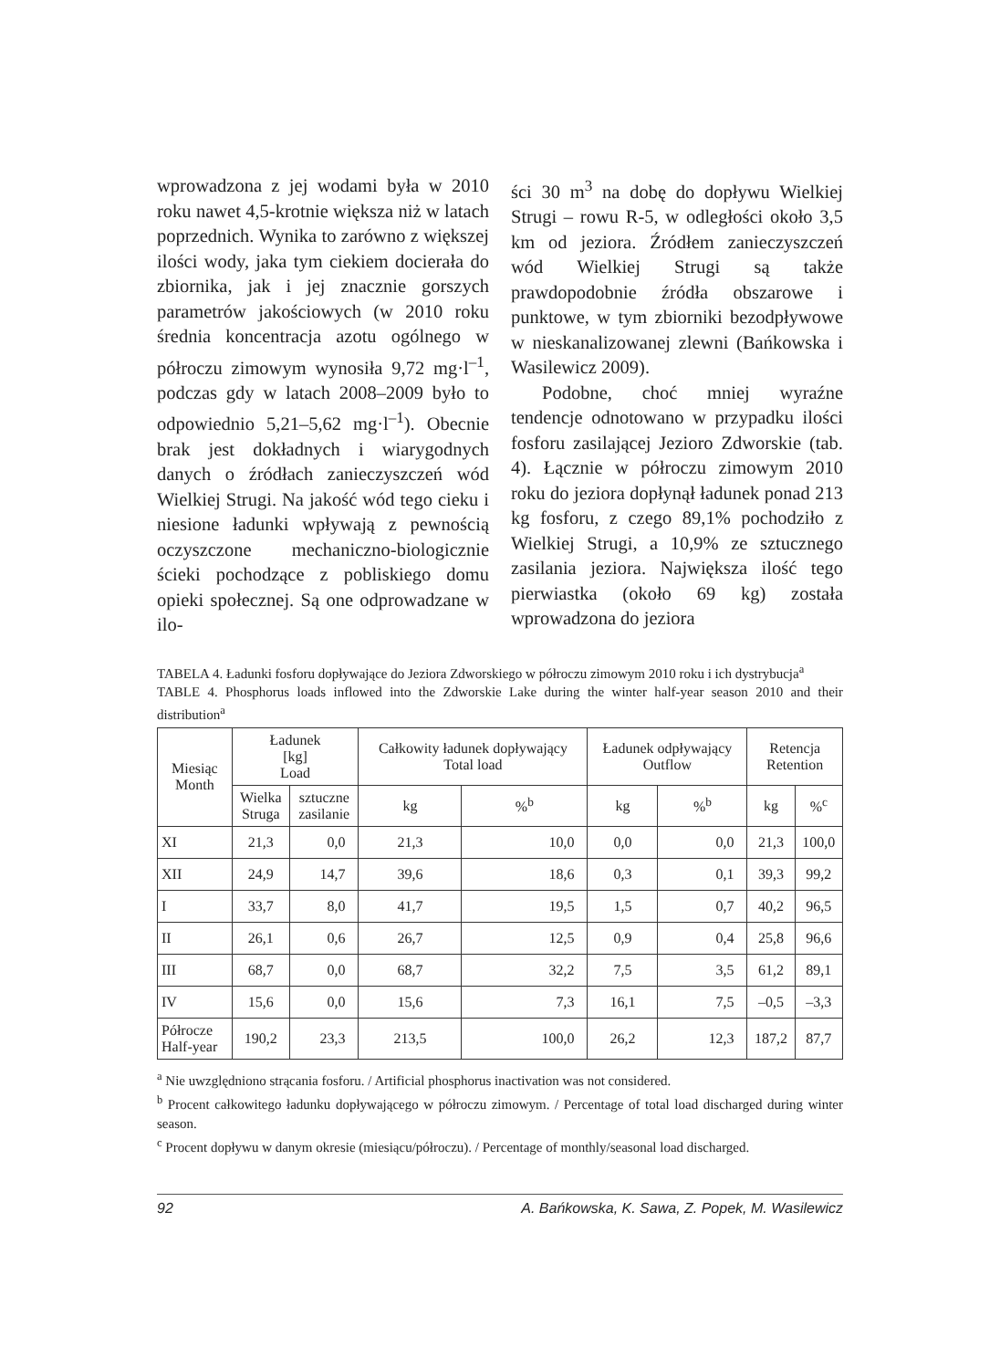wprowadzona z jej wodami była w 2010 roku nawet 4,5-krotnie większa niż w latach poprzednich. Wynika to zarówno z większej ilości wody, jaka tym ciekiem docierała do zbiornika, jak i jej znacznie gorszych parametrów jakościowych (w 2010 roku średnia koncentracja azotu ogólnego w półroczu zimowym wynosiła 9,72 mg·l<sup>–1</sup>, podczas gdy w latach 2008–2009 było to odpowiednio 5,21–5,62 mg·l<sup>–1</sup>). Obecnie brak jest dokładnych i wiarygodnych danych o źródłach zanieczyszczeń wód Wielkiej Strugi. Na jakość wód tego cieku i niesione ładunki wpływają z pewnością oczyszczone mechaniczno-biologicznie ścieki pochodzące z pobliskiego domu opieki społecznej. Są one odprowadzane w ilo-
ści 30 m<sup>3</sup> na dobę do dopływu Wielkiej Strugi – rowu R-5, w odległości około 3,5 km od jeziora. Źródłem zanieczyszczeń wód Wielkiej Strugi są także prawdopodobnie źródła obszarowe i punktowe, w tym zbiorniki bezodpływowe w nieskanalizowanej zlewni (Bańkowska i Wasilewicz 2009).
Podobne, choć mniej wyraźne tendencje odnotowano w przypadku ilości fosforu zasilającej Jezioro Zdworskie (tab. 4). Łącznie w półroczu zimowym 2010 roku do jeziora dopłynął ładunek ponad 213 kg fosforu, z czego 89,1% pochodziło z Wielkiej Strugi, a 10,9% ze sztucznego zasilania jeziora. Największa ilość tego pierwiastka (około 69 kg) została wprowadzona do jeziora
TABELA 4. Ładunki fosforu dopływające do Jeziora Zdworskiego w półroczu zimowym 2010 roku i ich dystrybucja<sup>a</sup>
TABLE 4. Phosphorus loads inflowed into the Zdworskie Lake during the winter half-year season 2010 and their distribution<sup>a</sup>
| Miesiąc Month | Ładunek [kg] Load | | Całkowity ładunek dopływający Total load | | Ładunek odpływający Outflow | | Retencja Retention | |
| --- | --- | --- | --- | --- | --- | --- | --- | --- |
| | Wielka Struga | sztuczne zasilanie | | | | | | |
| | | | kg | %<sup>b</sup> | kg | %<sup>b</sup> | kg | %<sup>c</sup> |
| XI | 21,3 | 0,0 | 21,3 | 10,0 | 0,0 | 0,0 | 21,3 | 100,0 |
| XII | 24,9 | 14,7 | 39,6 | 18,6 | 0,3 | 0,1 | 39,3 | 99,2 |
| I | 33,7 | 8,0 | 41,7 | 19,5 | 1,5 | 0,7 | 40,2 | 96,5 |
| II | 26,1 | 0,6 | 26,7 | 12,5 | 0,9 | 0,4 | 25,8 | 96,6 |
| III | 68,7 | 0,0 | 68,7 | 32,2 | 7,5 | 3,5 | 61,2 | 89,1 |
| IV | 15,6 | 0,0 | 15,6 | 7,3 | 16,1 | 7,5 | –0,5 | –3,3 |
| Półrocze Half-year | 190,2 | 23,3 | 213,5 | 100,0 | 26,2 | 12,3 | 187,2 | 87,7 |
<sup>a</sup> Nie uwzględniono strącania fosforu. / Artificial phosphorus inactivation was not considered.
<sup>b</sup> Procent całkowitego ładunku dopływającego w półroczu zimowym. / Percentage of total load discharged during winter season.
<sup>c</sup> Procent dopływu w danym okresie (miesiącu/półroczu). / Percentage of monthly/seasonal load discharged.
92 A. Bańkowska, K. Sawa, Z. Popek, M. Wasilewicz